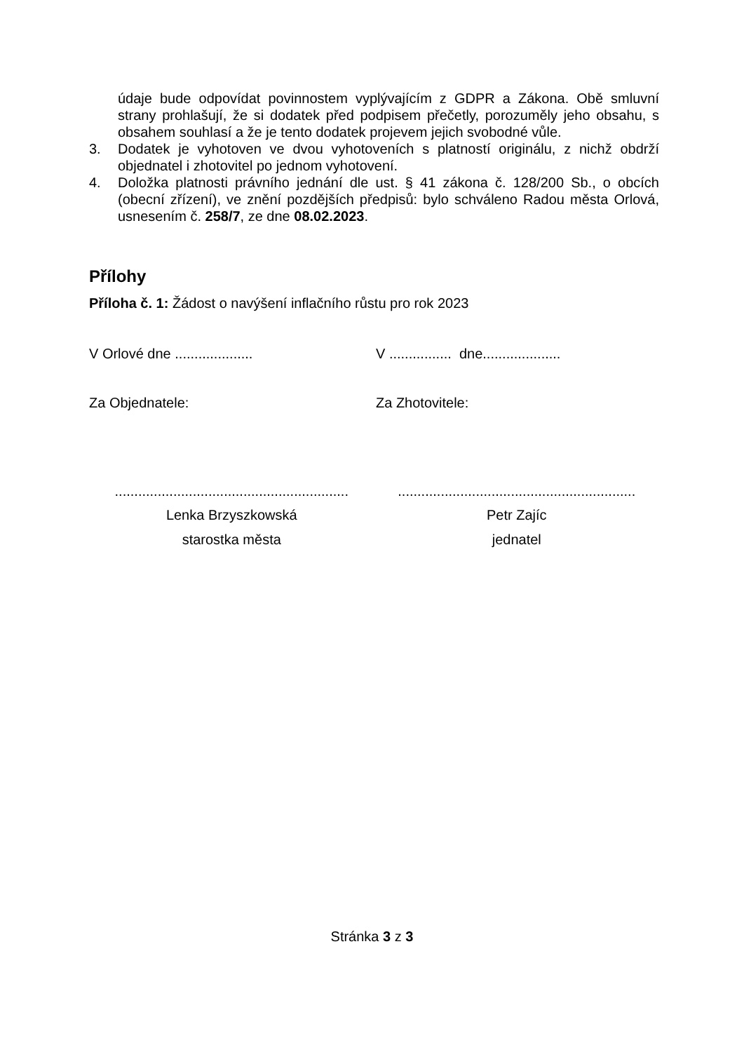údaje bude odpovídat povinnostem vyplývajícím z GDPR a Zákona. Obě smluvní strany prohlašují, že si dodatek před podpisem přečetly, porozuměly jeho obsahu, s obsahem souhlasí a že je tento dodatek projevem jejich svobodné vůle.
3. Dodatek je vyhotoven ve dvou vyhotoveních s platností originálu, z nichž obdrží objednatel i zhotovitel po jednom vyhotovení.
4. Doložka platnosti právního jednání dle ust. § 41 zákona č. 128/200 Sb., o obcích (obecní zřízení), ve znění pozdějších předpisů: bylo schváleno Radou města Orlová, usnesením č. 258/7, ze dne 08.02.2023.
Přílohy
Příloha č. 1: Žádost o navýšení inflačního růstu pro rok 2023
V Orlové dne ....................
V ................ dne....................
Za Objednatele: Za Zhotovitele:
............................................................
.............................................................
Lenka Brzyszkowská Petr Zajíc
starostka města jednatel
Stránka 3 z 3